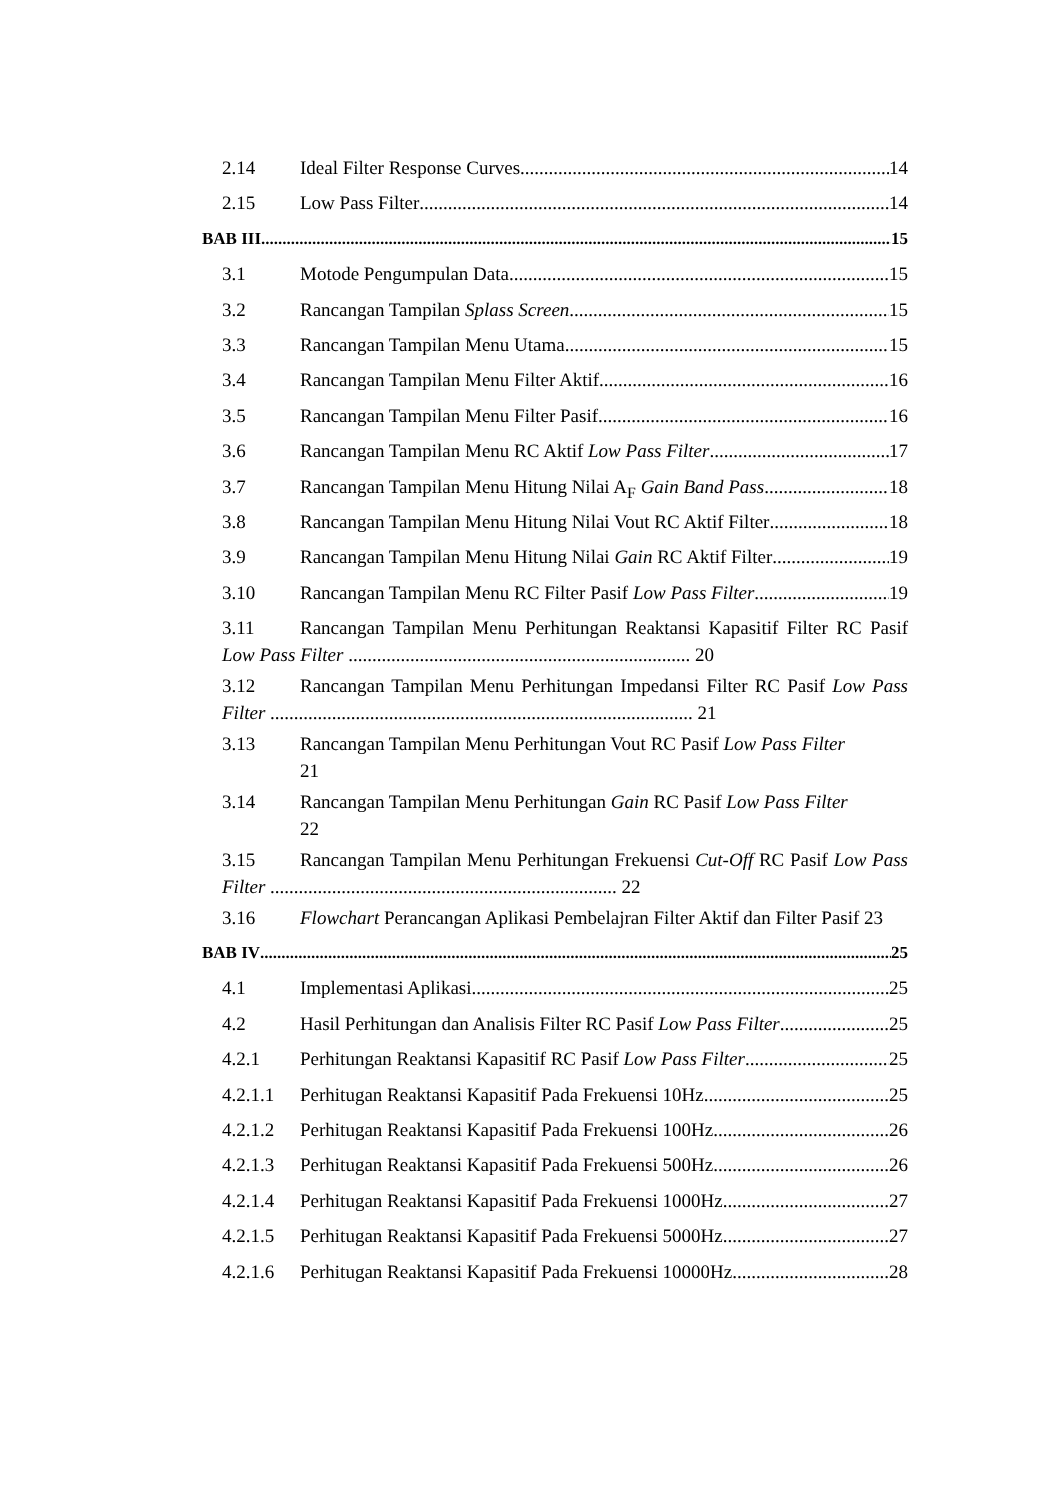2.14 Ideal Filter Response Curves 14
2.15 Low Pass Filter 14
BAB III 15
3.1 Motode Pengumpulan Data 15
3.2 Rancangan Tampilan Splass Screen 15
3.3 Rancangan Tampilan Menu Utama 15
3.4 Rancangan Tampilan Menu Filter Aktif 16
3.5 Rancangan Tampilan Menu Filter Pasif 16
3.6 Rancangan Tampilan Menu RC Aktif Low Pass Filter 17
3.7 Rancangan Tampilan Menu Hitung Nilai A<sub>F</sub> Gain Band Pass 18
3.8 Rancangan Tampilan Menu Hitung Nilai Vout RC Aktif Filter 18
3.9 Rancangan Tampilan Menu Hitung Nilai Gain RC Aktif Filter 19
3.10 Rancangan Tampilan Menu RC Filter Pasif Low Pass Filter 19
3.11 Rancangan Tampilan Menu Perhitungan Reaktansi Kapasitif Filter RC Pasif Low Pass Filter ........................................................................ 20
3.12 Rancangan Tampilan Menu Perhitungan Impedansi Filter RC Pasif Low Pass Filter ......................................................................................... 21
3.13 Rancangan Tampilan Menu Perhitungan Vout RC Pasif Low Pass Filter
21
3.14 Rancangan Tampilan Menu Perhitungan Gain RC Pasif Low Pass Filter
22
3.15 Rancangan Tampilan Menu Perhitungan Frekuensi Cut-Off RC Pasif Low Pass Filter ......................................................................... 22
3.16 Flowchart Perancangan Aplikasi Pembelajran Filter Aktif dan Filter Pasif 23
BAB IV 25
4.1 Implementasi Aplikasi 25
4.2 Hasil Perhitungan dan Analisis Filter RC Pasif Low Pass Filter 25
4.2.1 Perhitungan Reaktansi Kapasitif RC Pasif Low Pass Filter 25
4.2.1.1 Perhitugan Reaktansi Kapasitif Pada Frekuensi 10Hz 25
4.2.1.2 Perhitugan Reaktansi Kapasitif Pada Frekuensi 100Hz 26
4.2.1.3 Perhitugan Reaktansi Kapasitif Pada Frekuensi 500Hz 26
4.2.1.4 Perhitugan Reaktansi Kapasitif Pada Frekuensi 1000Hz 27
4.2.1.5 Perhitugan Reaktansi Kapasitif Pada Frekuensi 5000Hz 27
4.2.1.6 Perhitugan Reaktansi Kapasitif Pada Frekuensi 10000Hz 28